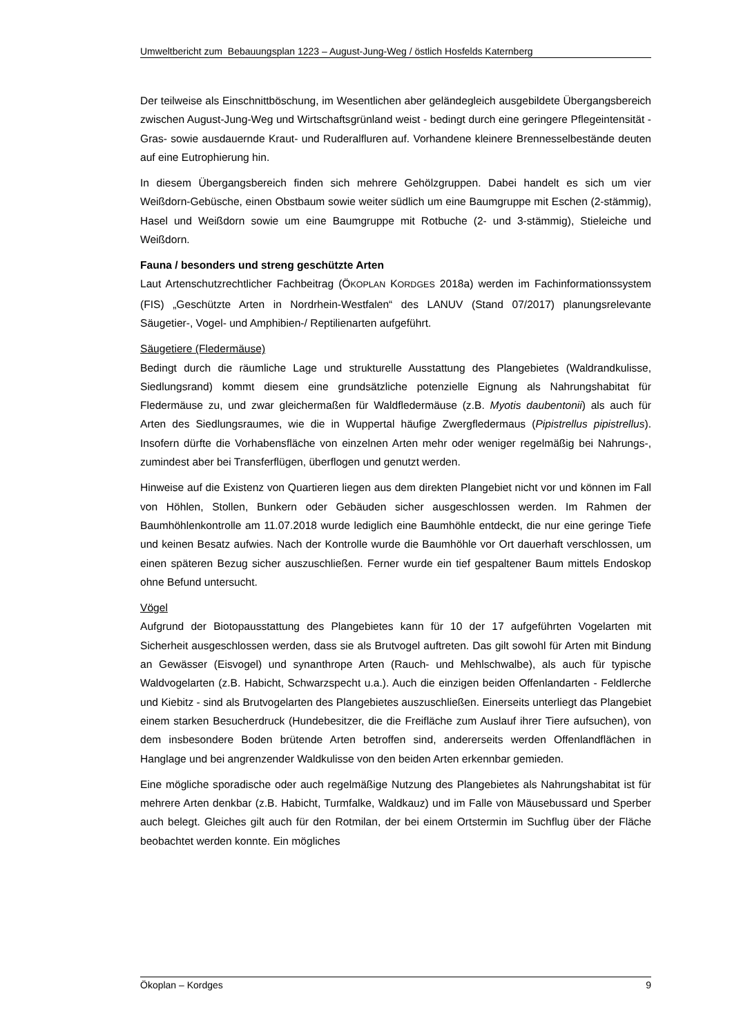Umweltbericht zum Bebauungsplan 1223 – August-Jung-Weg / östlich Hosfelds Katernberg
Der teilweise als Einschnittböschung, im Wesentlichen aber geländegleich ausgebildete Übergangsbereich zwischen August-Jung-Weg und Wirtschaftsgrünland weist - bedingt durch eine geringere Pflegeintensität - Gras- sowie ausdauernde Kraut- und Ruderalfluren auf. Vorhandene kleinere Brennesselbestände deuten auf eine Eutrophierung hin.
In diesem Übergangsbereich finden sich mehrere Gehölzgruppen. Dabei handelt es sich um vier Weißdorn-Gebüsche, einen Obstbaum sowie weiter südlich um eine Baumgruppe mit Eschen (2-stämmig), Hasel und Weißdorn sowie um eine Baumgruppe mit Rotbuche (2- und 3-stämmig), Stieleiche und Weißdorn.
Fauna / besonders und streng geschützte Arten
Laut Artenschutzrechtlicher Fachbeitrag (ÖKOPLAN KORDGES 2018a) werden im Fachinformationssystem (FIS) „Geschützte Arten in Nordrhein-Westfalen“ des LANUV (Stand 07/2017) planungsrelevante Säugetier-, Vogel- und Amphibien-/ Reptilienarten aufgeführt.
Säugetiere (Fledermäuse)
Bedingt durch die räumliche Lage und strukturelle Ausstattung des Plangebietes (Waldrandkulisse, Siedlungsrand) kommt diesem eine grundsätzliche potenzielle Eignung als Nahrungshabitat für Fledermäuse zu, und zwar gleichermaßen für Waldfledermäuse (z.B. Myotis daubentonii) als auch für Arten des Siedlungsraumes, wie die in Wuppertal häufige Zwergfledermaus (Pipistrellus pipistrellus). Insofern dürfte die Vorhabensfläche von einzelnen Arten mehr oder weniger regelmäßig bei Nahrungs-, zumindest aber bei Transferflügen, überflogen und genutzt werden.
Hinweise auf die Existenz von Quartieren liegen aus dem direkten Plangebiet nicht vor und können im Fall von Höhlen, Stollen, Bunkern oder Gebäuden sicher ausgeschlossen werden. Im Rahmen der Baumhöhlenkontrolle am 11.07.2018 wurde lediglich eine Baumhöhle entdeckt, die nur eine geringe Tiefe und keinen Besatz aufwies. Nach der Kontrolle wurde die Baumhöhle vor Ort dauerhaft verschlossen, um einen späteren Bezug sicher auszuschließen. Ferner wurde ein tief gespaltener Baum mittels Endoskop ohne Befund untersucht.
Vögel
Aufgrund der Biotopausstattung des Plangebietes kann für 10 der 17 aufgeführten Vogelarten mit Sicherheit ausgeschlossen werden, dass sie als Brutvogel auftreten. Das gilt sowohl für Arten mit Bindung an Gewässer (Eisvogel) und synanthrope Arten (Rauch- und Mehlschwalbe), als auch für typische Waldvogelarten (z.B. Habicht, Schwarzspecht u.a.). Auch die einzigen beiden Offenlandarten - Feldlerche und Kiebitz - sind als Brutvogelarten des Plangebietes auszuschließen. Einerseits unterliegt das Plangebiet einem starken Besucherdruck (Hundebesitzer, die die Freifläche zum Auslauf ihrer Tiere aufsuchen), von dem insbesondere Boden brütende Arten betroffen sind, andererseits werden Offenlandflächen in Hanglage und bei angrenzender Waldkulisse von den beiden Arten erkennbar gemieden.
Eine mögliche sporadische oder auch regelmäßige Nutzung des Plangebietes als Nahrungshabitat ist für mehrere Arten denkbar (z.B. Habicht, Turmfalke, Waldkauz) und im Falle von Mäusebussard und Sperber auch belegt. Gleiches gilt auch für den Rotmilan, der bei einem Ortstermin im Suchflug über der Fläche beobachtet werden konnte. Ein mögliches
Ökoplan – Kordges 9